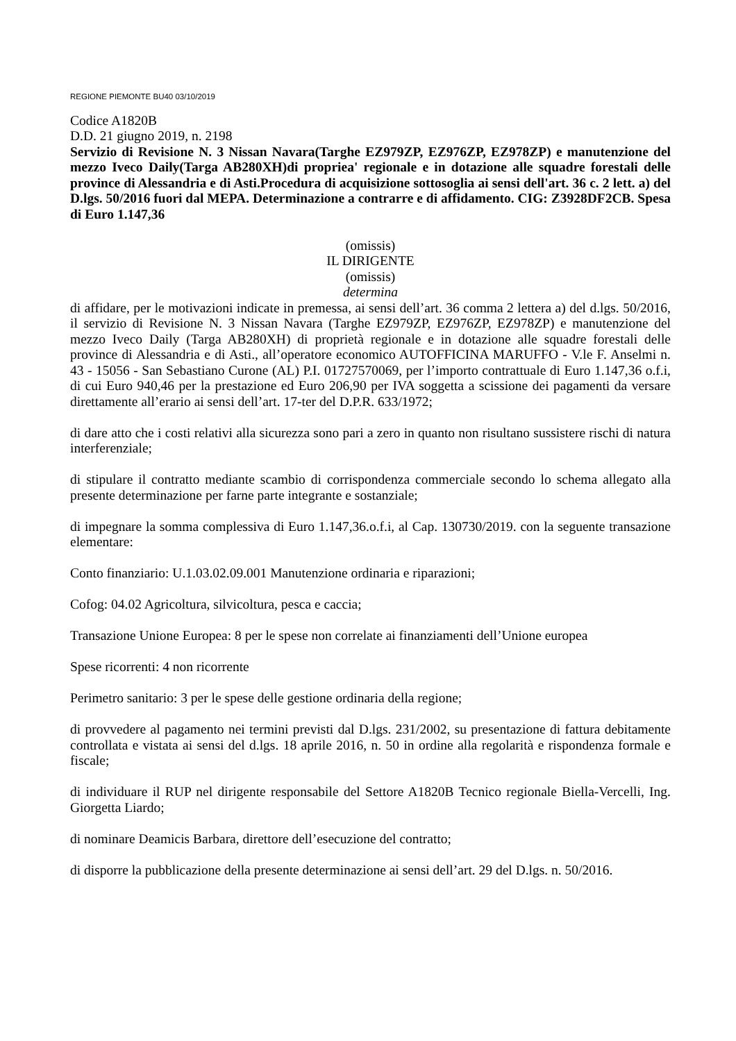REGIONE PIEMONTE BU40 03/10/2019
Codice A1820B
D.D. 21 giugno 2019, n. 2198
Servizio di Revisione N. 3 Nissan Navara(Targhe EZ979ZP, EZ976ZP, EZ978ZP) e manutenzione del mezzo Iveco Daily(Targa AB280XH)di propriea' regionale e in dotazione alle squadre forestali delle province di Alessandria e di Asti.Procedura di acquisizione sottosoglia ai sensi dell'art. 36 c. 2 lett. a) del D.lgs. 50/2016 fuori dal MEPA. Determinazione a contrarre e di affidamento. CIG: Z3928DF2CB. Spesa di Euro 1.147,36
(omissis)
IL DIRIGENTE
(omissis)
determina
di affidare, per le motivazioni indicate in premessa, ai sensi dell’art. 36 comma 2 lettera a) del d.lgs. 50/2016, il servizio di Revisione N. 3 Nissan Navara (Targhe EZ979ZP, EZ976ZP, EZ978ZP) e manutenzione del mezzo Iveco Daily (Targa AB280XH) di proprietà regionale e in dotazione alle squadre forestali delle province di Alessandria e di Asti., all’operatore economico AUTOFFICINA MARUFFO - V.le F. Anselmi n. 43 - 15056 - San Sebastiano Curone (AL) P.I. 01727570069, per l’importo contrattuale di Euro 1.147,36 o.f.i, di cui Euro 940,46 per la prestazione ed Euro 206,90 per IVA soggetta a scissione dei pagamenti da versare direttamente all’erario ai sensi dell’art. 17-ter del D.P.R. 633/1972;
di dare atto che i costi relativi alla sicurezza sono pari a zero in quanto non risultano sussistere rischi di natura interferenziale;
di stipulare il contratto mediante scambio di corrispondenza commerciale secondo lo schema allegato alla presente determinazione per farne parte integrante e sostanziale;
di impegnare la somma complessiva di Euro 1.147,36.o.f.i, al Cap. 130730/2019. con la seguente transazione elementare:
Conto finanziario: U.1.03.02.09.001 Manutenzione ordinaria e riparazioni;
Cofog: 04.02 Agricoltura, silvicoltura, pesca e caccia;
Transazione Unione Europea: 8 per le spese non correlate ai finanziamenti dell’Unione europea
Spese ricorrenti: 4 non ricorrente
Perimetro sanitario: 3 per le spese delle gestione ordinaria della regione;
di provvedere al pagamento nei termini previsti dal D.lgs. 231/2002, su presentazione di fattura debitamente controllata e vistata ai sensi del d.lgs. 18 aprile 2016, n. 50 in ordine alla regolarità e rispondenza formale e fiscale;
di individuare il RUP nel dirigente responsabile del Settore A1820B Tecnico regionale Biella-Vercelli, Ing. Giorgetta Liardo;
di nominare Deamicis Barbara, direttore dell’esecuzione del contratto;
di disporre la pubblicazione della presente determinazione ai sensi dell’art. 29 del D.lgs. n. 50/2016.